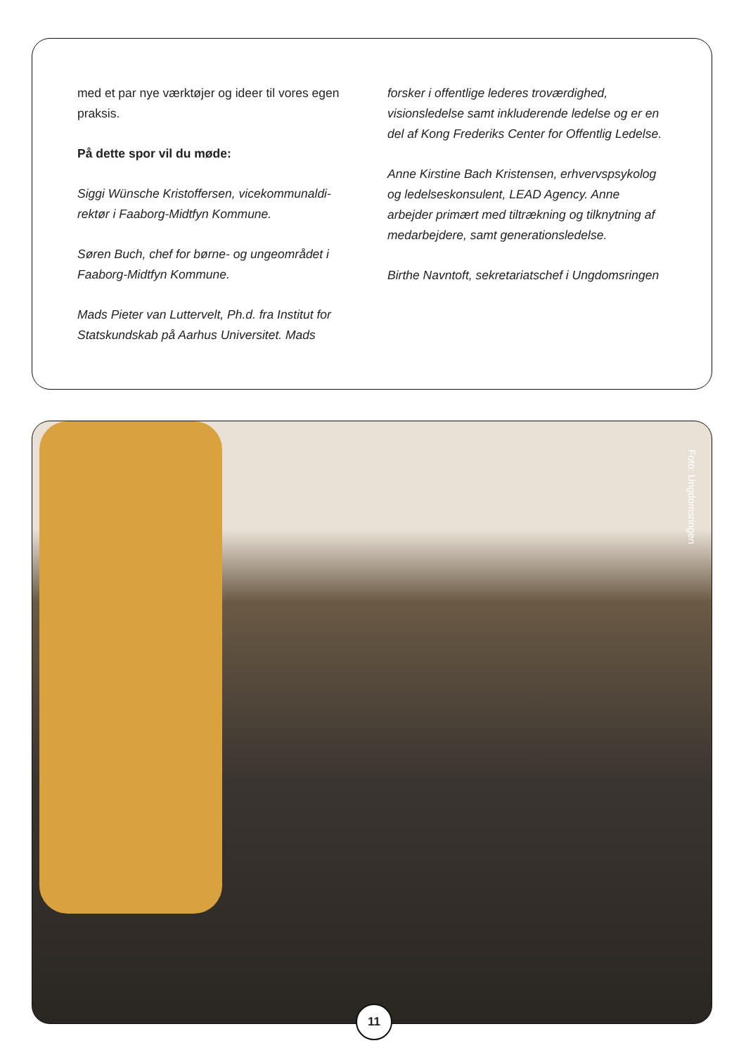med et par nye værktøjer og ideer til vores egen praksis.
På dette spor vil du møde:
Siggi Wünsche Kristoffersen, vicekommunaldi­rektør i Faaborg-Midtfyn Kommune.
Søren Buch, chef for børne- og ungeområdet i Faaborg-Midtfyn Kommune.
Mads Pieter van Luttervelt, Ph.d. fra Institut for Statskundskab på Aarhus Universitet. Mads
forsker i offentlige lederes troværdighed, visionsledelse samt inkluderende ledelse og er en del af Kong Frederiks Center for Offentlig Ledelse.
Anne Kirstine Bach Kristensen, erhvervspsyko­log og ledelseskonsulent, LEAD Agency. Anne arbejder primært med tiltrækning og tilknytning af medarbejdere, samt generationsledelse.
Birthe Navntoft, sekretariatschef i Ungdomsringen
Foto: Ungdomsringen
11